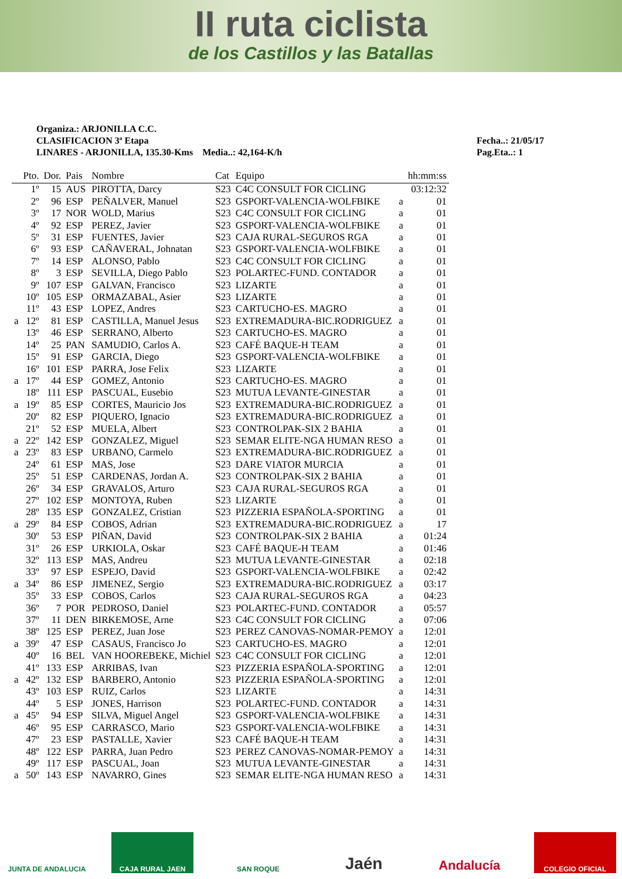II ruta ciclista
de los Castillos y las Batallas
Organiza.: ARJONILLA C.C.
CLASIFICACION 3ª Etapa
LINARES - ARJONILLA, 135.30-Kms Media..: 42,164-K/h
Fecha..: 21/05/17
Pag.Eta..: 1
| | Pto. | Dor. | Pais | Nombre | Cat | Equipo | | hh:mm:ss |
| --- | --- | --- | --- | --- | --- | --- | --- | --- |
| | 1º | 15 | AUS | PIROTTA, Darcy | S23 | C4C CONSULT FOR CICLING | | 03:12:32 |
| | 2º | 96 | ESP | PEÑALVER, Manuel | S23 | GSPORT-VALENCIA-WOLFBIKE | a | 01 |
| | 3º | 17 | NOR | WOLD, Marius | S23 | C4C CONSULT FOR CICLING | a | 01 |
| | 4º | 92 | ESP | PEREZ, Javier | S23 | GSPORT-VALENCIA-WOLFBIKE | a | 01 |
| | 5º | 31 | ESP | FUENTES, Javier | S23 | CAJA RURAL-SEGUROS RGA | a | 01 |
| | 6º | 93 | ESP | CAÑAVERAL, Johnatan | S23 | GSPORT-VALENCIA-WOLFBIKE | a | 01 |
| | 7º | 14 | ESP | ALONSO, Pablo | S23 | C4C CONSULT FOR CICLING | a | 01 |
| | 8º | 3 | ESP | SEVILLA, Diego Pablo | S23 | POLARTEC-FUND. CONTADOR | a | 01 |
| | 9º | 107 | ESP | GALVAN, Francisco | S23 | LIZARTE | a | 01 |
| | 10º | 105 | ESP | ORMAZABAL, Asier | S23 | LIZARTE | a | 01 |
| | 11º | 43 | ESP | LOPEZ, Andres | S23 | CARTUCHO-ES. MAGRO | a | 01 |
| a | 12º | 81 | ESP | CASTILLA, Manuel Jesus | S23 | EXTREMADURA-BIC.RODRIGUEZ | a | 01 |
| | 13º | 46 | ESP | SERRANO, Alberto | S23 | CARTUCHO-ES. MAGRO | a | 01 |
| | 14º | 25 | PAN | SAMUDIO, Carlos A. | S23 | CAFÉ BAQUE-H TEAM | a | 01 |
| | 15º | 91 | ESP | GARCIA, Diego | S23 | GSPORT-VALENCIA-WOLFBIKE | a | 01 |
| | 16º | 101 | ESP | PARRA, Jose Felix | S23 | LIZARTE | a | 01 |
| a | 17º | 44 | ESP | GOMEZ, Antonio | S23 | CARTUCHO-ES. MAGRO | a | 01 |
| | 18º | 111 | ESP | PASCUAL, Eusebio | S23 | MUTUA LEVANTE-GINESTAR | a | 01 |
| a | 19º | 85 | ESP | CORTES, Mauricio Jos | S23 | EXTREMADURA-BIC.RODRIGUEZ | a | 01 |
| | 20º | 82 | ESP | PIQUERO, Ignacio | S23 | EXTREMADURA-BIC.RODRIGUEZ | a | 01 |
| | 21º | 52 | ESP | MUELA, Albert | S23 | CONTROLPAK-SIX 2 BAHIA | a | 01 |
| a | 22º | 142 | ESP | GONZALEZ, Miguel | S23 | SEMAR ELITE-NGA HUMAN RESO | a | 01 |
| a | 23º | 83 | ESP | URBANO, Carmelo | S23 | EXTREMADURA-BIC.RODRIGUEZ | a | 01 |
| | 24º | 61 | ESP | MAS, Jose | S23 | DARE VIATOR MURCIA | a | 01 |
| | 25º | 51 | ESP | CARDENAS, Jordan A. | S23 | CONTROLPAK-SIX 2 BAHIA | a | 01 |
| | 26º | 34 | ESP | GRAVALOS, Arturo | S23 | CAJA RURAL-SEGUROS RGA | a | 01 |
| | 27º | 102 | ESP | MONTOYA, Ruben | S23 | LIZARTE | a | 01 |
| | 28º | 135 | ESP | GONZALEZ, Cristian | S23 | PIZZERIA ESPAÑOLA-SPORTING | a | 01 |
| a | 29º | 84 | ESP | COBOS, Adrian | S23 | EXTREMADURA-BIC.RODRIGUEZ | a | 17 |
| | 30º | 53 | ESP | PIÑAN, David | S23 | CONTROLPAK-SIX 2 BAHIA | a | 01:24 |
| | 31º | 26 | ESP | URKIOLA, Oskar | S23 | CAFÉ BAQUE-H TEAM | a | 01:46 |
| | 32º | 113 | ESP | MAS, Andreu | S23 | MUTUA LEVANTE-GINESTAR | a | 02:18 |
| | 33º | 97 | ESP | ESPEJO, David | S23 | GSPORT-VALENCIA-WOLFBIKE | a | 02:42 |
| a | 34º | 86 | ESP | JIMENEZ, Sergio | S23 | EXTREMADURA-BIC.RODRIGUEZ | a | 03:17 |
| | 35º | 33 | ESP | COBOS, Carlos | S23 | CAJA RURAL-SEGUROS RGA | a | 04:23 |
| | 36º | 7 | POR | PEDROSO, Daniel | S23 | POLARTEC-FUND. CONTADOR | a | 05:57 |
| | 37º | 11 | DEN | BIRKEMOSE, Arne | S23 | C4C CONSULT FOR CICLING | a | 07:06 |
| | 38º | 125 | ESP | PEREZ, Juan Jose | S23 | PEREZ CANOVAS-NOMAR-PEMOY | a | 12:01 |
| a | 39º | 47 | ESP | CASAUS, Francisco Jo | S23 | CARTUCHO-ES. MAGRO | a | 12:01 |
| | 40º | 16 | BEL | VAN HOOREBEKE, Michiel | S23 | C4C CONSULT FOR CICLING | a | 12:01 |
| | 41º | 133 | ESP | ARRIBAS, Ivan | S23 | PIZZERIA ESPAÑOLA-SPORTING | a | 12:01 |
| a | 42º | 132 | ESP | BARBERO, Antonio | S23 | PIZZERIA ESPAÑOLA-SPORTING | a | 12:01 |
| | 43º | 103 | ESP | RUIZ, Carlos | S23 | LIZARTE | a | 14:31 |
| | 44º | 5 | ESP | JONES, Harrison | S23 | POLARTEC-FUND. CONTADOR | a | 14:31 |
| a | 45º | 94 | ESP | SILVA, Miguel Angel | S23 | GSPORT-VALENCIA-WOLFBIKE | a | 14:31 |
| | 46º | 95 | ESP | CARRASCO, Mario | S23 | GSPORT-VALENCIA-WOLFBIKE | a | 14:31 |
| | 47º | 23 | ESP | PASTALLE, Xavier | S23 | CAFÉ BAQUE-H TEAM | a | 14:31 |
| | 48º | 122 | ESP | PARRA, Juan Pedro | S23 | PEREZ CANOVAS-NOMAR-PEMOY | a | 14:31 |
| | 49º | 117 | ESP | PASCUAL, Joan | S23 | MUTUA LEVANTE-GINESTAR | a | 14:31 |
| a | 50º | 143 | ESP | NAVARRO, Gines | S23 | SEMAR ELITE-NGA HUMAN RESO | a | 14:31 |
JUNTA DE ANDALUCIA CAJA RURAL JAEN SAN ROQUE
Jaén
Andalucía
COLEGIO OFICIAL